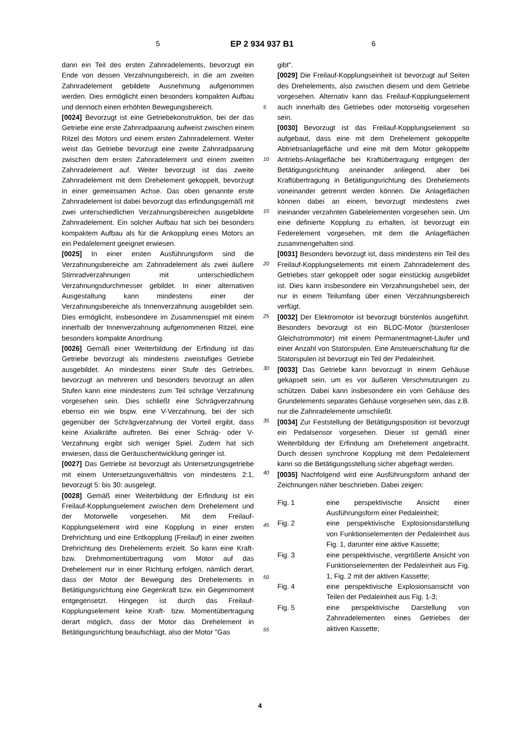5 EP 2 934 937 B1 6
dann ein Teil des ersten Zahnradelements, bevorzugt ein Ende von dessen Verzahnungsbereich, in die am zweiten Zahnradelement gebildete Ausnehmung aufgenommen werden. Dies ermöglicht einen besonders kompakten Aufbau und dennoch einen erhöhten Bewegungsbereich.
[0024] Bevorzugt ist eine Getriebekonstruktion, bei der das Getriebe eine erste Zahnradpaarung aufweist zwischen einem Ritzel des Motors und einem ersten Zahnradelement. Weiter weist das Getriebe bevorzugt eine zweite Zahnradpaarung zwischen dem ersten Zahnradelement und einem zweiten Zahnradelement auf. Weiter bevorzugt ist das zweite Zahnradelement mit dem Drehelement gekoppelt, bevorzugt in einer gemeinsamen Achse. Das oben genannte erste Zahnradelement ist dabei bevorzugt das erfindungsgemäß mit zwei unterschiedlichen Verzahnungsbereichen ausgebildete Zahnradelement. Ein solcher Aufbau hat sich bei besonders kompaktem Aufbau als für die Ankopplung eines Motors an ein Pedalelement geeignet erwiesen.
[0025] In einer ersten Ausführungsform sind die Verzahnungsbereiche am Zahnradelement als zwei äußere Stirnradverzahnungen mit unterschiedlichem Verzahnungsdurchmesser gebildet. In einer alternativen Ausgestaltung kann mindestens einer der Verzahnungsbereiche als Innenverzahnung ausgebildet sein. Dies ermöglicht, insbesondere im Zusammenspiel mit einem innerhalb der Innenverzahnung aufgenommenen Ritzel, eine besonders kompakte Anordnung.
[0026] Gemäß einer Weiterbildung der Erfindung ist das Getriebe bevorzugt als mindestens zweistufiges Getriebe ausgebildet. An mindestens einer Stufe des Getriebes, bevorzugt an mehreren und besonders bevorzugt an allen Stufen kann eine mindestens zum Teil schräge Verzahnung vorgesehen sein. Dies schließt eine Schrägverzahnung ebenso ein wie bspw. eine V-Verzahnung, bei der sich gegenüber der Schrägverzahnung der Vorteil ergibt, dass keine Axialkräfte auftreten. Bei einer Schräg- oder V-Verzahnung ergibt sich weniger Spiel. Zudem hat sich erwiesen, dass die Geräuschentwicklung geringer ist.
[0027] Das Getriebe ist bevorzugt als Untersetzungsgetriebe mit einem Untersetzungsverhältnis von mindestens 2:1, bevorzugt 5: bis 30: ausgelegt.
[0028] Gemäß einer Weiterbildung der Erfindung ist ein Freilauf-Kopplungselement zwischen dem Drehelement und der Motorwelle vorgesehen. Mit dem Freilauf-Kopplungselement wird eine Kopplung in einer ersten Drehrichtung und eine Entkopplung (Freilauf) in einer zweiten Drehrichtung des Drehelements erzielt. So kann eine Kraft- bzw. Drehmomentübertragung vom Motor auf das Drehelement nur in einer Richtung erfolgen, nämlich derart, dass der Motor der Bewegung des Drehelements in Betätigungsrichtung eine Gegenkraft bzw. ein Gegenmoment entgegensetzt. Hingegen ist durch das Freilauf-Kopplungselement keine Kraft- bzw. Momentübertragung derart möglich, dass der Motor das Drehelement in Betätigungsrichtung beaufschlagt, also der Motor "Gas
5
10
15
20
25
30
35
40
45
50
55
gibt".
[0029] Die Freilauf-Kopplungseinheit ist bevorzugt auf Seiten des Drehelements, also zwischen diesem und dem Getriebe vorgesehen. Alternativ kann das Freilauf-Kopplungselement auch innerhalb des Getriebes oder motorseitig vorgesehen sein.
[0030] Bevorzugt ist das Freilauf-Kopplungselement so aufgebaut, dass eine mit dem Drehelement gekoppelte Abtriebsanlagefläche und eine mit dem Motor gekoppelte Antriebs-Anlagefläche bei Kraftübertragung entgegen der Betätigungsrichtung aneinander anliegend, aber bei Kraftübertragung in Betätigungsrichtung des Drehelements voneinander getrennt werden können. Die Anlageflächen können dabei an einem, bevorzugt mindestens zwei ineinander verzahnten Gabelelementen vorgesehen sein. Um eine definierte Kopplung zu erhalten, ist bevorzugt ein Federelement vorgesehen, mit dem die Anlageflächen zusammengehalten sind.
[0031] Besonders bevorzugt ist, dass mindestens ein Teil des Freilauf-Kopplungselements mit einem Zahnradelement des Getriebes starr gekoppelt oder sogar einstückig ausgebildet ist. Dies kann insbesondere ein Verzahnungshebel sein, der nur in einem Teilumfang über einen Verzahnungsbereich verfügt.
[0032] Der Elektromotor ist bevorzugt bürstenlos ausgeführt. Besonders bevorzugt ist ein BLDC-Motor (bürstenloser Gleichstrommotor) mit einem Permanentmagnet-Läufer und einer Anzahl von Statorspulen. Eine Ansteuerschaltung für die Statorspulen ist bevorzugt ein Teil der Pedaleinheit.
[0033] Das Getriebe kann bevorzugt in einem Gehäuse gekapselt sein, um es vor äußeren Verschmutzungen zu schützen. Dabei kann insbesondere ein vom Gehäuse des Grundelements separates Gehäuse vorgesehen sein, das z.B. nur die Zahnradelemente umschließt.
[0034] Zur Feststellung der Betätigungsposition ist bevorzugt ein Pedalsensor vorgesehen. Dieser ist gemäß einer Weiterbildung der Erfindung am Drehelement angebracht. Durch dessen synchrone Kopplung mit dem Pedalelement kann so die Betätigungsstellung sicher abgefragt werden.
[0035] Nachfolgend wird eine Ausführungsform anhand der Zeichnungen näher beschrieben. Dabei zeigen:
| Fig. 1 | eine perspektivische Ansicht einer Ausführungsform einer Pedaleinheit; |
| Fig. 2 | eine perspektivische Explosionsdarstellung von Funktionselementen der Pedaleinheit aus Fig. 1, darunter eine aktive Kassette; |
| Fig. 3 | eine perspektivische, vergrößerte Ansicht von Funktionselementen der Pedaleinheit aus Fig. 1, Fig. 2 mit der aktiven Kassette; |
| Fig. 4 | eine perspektivische Explosionsansicht von Teilen der Pedaleinheit aus Fig. 1-3; |
| Fig. 5 | eine perspektivische Darstellung von Zahnradelementen eines Getriebes der aktiven Kassette; |
4